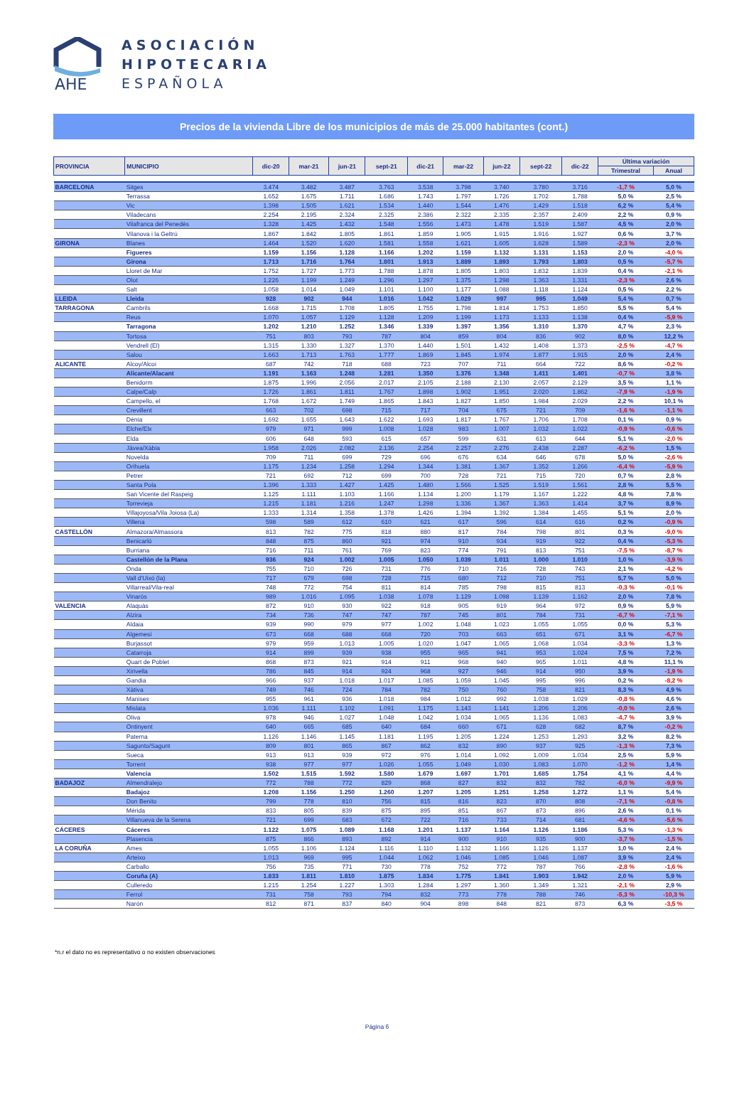AHE
ASOCIACIÓN
HIPOTECARIA
ESPAÑOLA
Precios de la vivienda Libre de los municipios de más de 25.000 habitantes (cont.)
| PROVINCIA | MUNICIPIO | dic-20 | mar-21 | jun-21 | sept-21 | dic-21 | mar-22 | jun-22 | sept-22 | dic-22 | Última variación | |
| --- | --- | --- | --- | --- | --- | --- | --- | --- | --- | --- | --- | --- |
| | | | | | | | | | | | Trimestral | Anual |
| BARCELONA | Sitges | 3.474 | 3.482 | 3.487 | 3.763 | 3.538 | 3.798 | 3.740 | 3.780 | 3.716 | -1,7 % | 5,0 % |
| | Terrassa | 1.652 | 1.675 | 1.711 | 1.686 | 1.743 | 1.797 | 1.726 | 1.702 | 1.788 | 5,0 % | 2,5 % |
| | Vic | 1.398 | 1.505 | 1.621 | 1.534 | 1.440 | 1.544 | 1.476 | 1.429 | 1.518 | 6,2 % | 5,4 % |
| | Viladecans | 2.254 | 2.195 | 2.324 | 2.325 | 2.386 | 2.322 | 2.335 | 2.357 | 2.409 | 2,2 % | 0,9 % |
| | Vilafranca del Penedès | 1.328 | 1.425 | 1.432 | 1.548 | 1.556 | 1.473 | 1.478 | 1.519 | 1.587 | 4,5 % | 2,0 % |
| | Vilanova i la Geltrú | 1.867 | 1.842 | 1.805 | 1.861 | 1.859 | 1.905 | 1.915 | 1.916 | 1.927 | 0,6 % | 3,7 % |
| GIRONA | Blanes | 1.464 | 1.520 | 1.620 | 1.581 | 1.558 | 1.621 | 1.605 | 1.628 | 1.589 | -2,3 % | 2,0 % |
| | Figueres | 1.159 | 1.156 | 1.128 | 1.166 | 1.202 | 1.159 | 1.132 | 1.131 | 1.153 | 2,0 % | -4,0 % |
| | Girona | 1.713 | 1.716 | 1.764 | 1.801 | 1.913 | 1.889 | 1.893 | 1.793 | 1.803 | 0,5 % | -5,7 % |
| | Lloret de Mar | 1.752 | 1.727 | 1.773 | 1.788 | 1.878 | 1.805 | 1.803 | 1.832 | 1.839 | 0,4 % | -2,1 % |
| | Olot | 1.226 | 1.199 | 1.249 | 1.296 | 1.297 | 1.375 | 1.298 | 1.363 | 1.331 | -2,3 % | 2,6 % |
| | Salt | 1.058 | 1.014 | 1.049 | 1.101 | 1.100 | 1.177 | 1.088 | 1.118 | 1.124 | 0,5 % | 2,2 % |
| LLEIDA | Lleida | 928 | 902 | 944 | 1.016 | 1.042 | 1.029 | 997 | 995 | 1.049 | 5,4 % | 0,7 % |
| TARRAGONA | Cambrils | 1.668 | 1.715 | 1.708 | 1.805 | 1.755 | 1.798 | 1.814 | 1.753 | 1.850 | 5,5 % | 5,4 % |
| | Reus | 1.070 | 1.057 | 1.129 | 1.128 | 1.209 | 1.199 | 1.173 | 1.133 | 1.138 | 0,4 % | -5,9 % |
| | Tarragona | 1.202 | 1.210 | 1.252 | 1.346 | 1.339 | 1.397 | 1.356 | 1.310 | 1.370 | 4,7 % | 2,3 % |
| | Tortosa | 751 | 803 | 793 | 787 | 804 | 859 | 804 | 836 | 902 | 8,0 % | 12,2 % |
| | Vendrell (El) | 1.315 | 1.330 | 1.327 | 1.370 | 1.440 | 1.501 | 1.432 | 1.408 | 1.373 | -2,5 % | -4,7 % |
| | Salou | 1.663 | 1.713 | 1.763 | 1.777 | 1.869 | 1.845 | 1.974 | 1.877 | 1.915 | 2,0 % | 2,4 % |
| ALICANTE | Alcoy/Alcoi | 687 | 742 | 718 | 688 | 723 | 707 | 711 | 664 | 722 | 8,6 % | -0,2 % |
| | Alicante/Alacant | 1.191 | 1.163 | 1.248 | 1.281 | 1.350 | 1.376 | 1.348 | 1.411 | 1.401 | -0,7 % | 3,8 % |
| | Benidorm | 1.875 | 1.996 | 2.056 | 2.017 | 2.105 | 2.188 | 2.130 | 2.057 | 2.129 | 3,5 % | 1,1 % |
| | Calpe/Calp | 1.726 | 1.861 | 1.811 | 1.767 | 1.898 | 1.902 | 1.951 | 2.020 | 1.862 | -7,9 % | -1,9 % |
| | Campello, el | 1.768 | 1.672 | 1.749 | 1.865 | 1.843 | 1.827 | 1.850 | 1.984 | 2.029 | 2,2 % | 10,1 % |
| | Crevillent | 663 | 702 | 698 | 715 | 717 | 704 | 675 | 721 | 709 | -1,6 % | -1,1 % |
| | Dénia | 1.692 | 1.655 | 1.643 | 1.622 | 1.693 | 1.817 | 1.767 | 1.706 | 1.708 | 0,1 % | 0,9 % |
| | Elche/Elx | 979 | 971 | 999 | 1.008 | 1.028 | 983 | 1.007 | 1.032 | 1.022 | -0,9 % | -0,6 % |
| | Elda | 606 | 648 | 593 | 615 | 657 | 599 | 631 | 613 | 644 | 5,1 % | -2,0 % |
| | Jávea/Xàbia | 1.958 | 2.026 | 2.082 | 2.136 | 2.254 | 2.257 | 2.276 | 2.438 | 2.287 | -6,2 % | 1,5 % |
| | Novelda | 709 | 711 | 699 | 729 | 696 | 676 | 634 | 646 | 678 | 5,0 % | -2,6 % |
| | Orihuela | 1.175 | 1.234 | 1.258 | 1.294 | 1.344 | 1.381 | 1.367 | 1.352 | 1.266 | -6,4 % | -5,9 % |
| | Petrer | 721 | 692 | 712 | 699 | 700 | 728 | 721 | 715 | 720 | 0,7 % | 2,8 % |
| | Santa Pola | 1.396 | 1.333 | 1.427 | 1.425 | 1.480 | 1.566 | 1.525 | 1.519 | 1.561 | 2,8 % | 5,5 % |
| | San Vicente del Raspeig | 1.125 | 1.111 | 1.103 | 1.166 | 1.134 | 1.200 | 1.179 | 1.167 | 1.222 | 4,8 % | 7,8 % |
| | Torrevieja | 1.215 | 1.181 | 1.216 | 1.247 | 1.298 | 1.336 | 1.367 | 1.363 | 1.414 | 3,7 % | 8,9 % |
| | Villajoyosa/Vila Joiosa (La) | 1.333 | 1.314 | 1.358 | 1.378 | 1.426 | 1.394 | 1.392 | 1.384 | 1.455 | 5,1 % | 2,0 % |
| | Villena | 598 | 589 | 612 | 610 | 621 | 617 | 596 | 614 | 616 | 0,2 % | -0,9 % |
| CASTELLÓN | Almazora/Almassora | 813 | 782 | 775 | 818 | 880 | 817 | 784 | 798 | 801 | 0,3 % | -9,0 % |
| | Benicarló | 848 | 875 | 860 | 921 | 974 | 910 | 934 | 919 | 922 | 0,4 % | -5,3 % |
| | Burriana | 716 | 711 | 761 | 769 | 823 | 774 | 791 | 813 | 751 | -7,5 % | -8,7 % |
| | Castellón de la Plana | 936 | 924 | 1.002 | 1.005 | 1.050 | 1.039 | 1.011 | 1.000 | 1.010 | 1,0 % | -3,9 % |
| | Onda | 755 | 710 | 726 | 731 | 776 | 710 | 716 | 728 | 743 | 2,1 % | -4,2 % |
| | Vall d'Uixó (la) | 717 | 679 | 698 | 728 | 715 | 680 | 712 | 710 | 751 | 5,7 % | 5,0 % |
| | Villarreal/Vila-real | 748 | 772 | 754 | 811 | 814 | 785 | 798 | 815 | 813 | -0,3 % | -0,1 % |
| | Vinaròs | 989 | 1.016 | 1.095 | 1.038 | 1.078 | 1.129 | 1.098 | 1.139 | 1.162 | 2,0 % | 7,8 % |
| VALENCIA | Alaquàs | 872 | 910 | 930 | 922 | 918 | 905 | 919 | 964 | 972 | 0,9 % | 5,9 % |
| | Alzira | 734 | 736 | 747 | 747 | 787 | 745 | 801 | 784 | 731 | -6,7 % | -7,1 % |
| | Aldaia | 939 | 990 | 979 | 977 | 1.002 | 1.048 | 1.023 | 1.055 | 1.055 | 0,0 % | 5,3 % |
| | Algemesí | 673 | 668 | 688 | 668 | 720 | 703 | 663 | 651 | 671 | 3,1 % | -6,7 % |
| | Burjassot | 979 | 959 | 1.013 | 1.005 | 1.020 | 1.047 | 1.065 | 1.068 | 1.034 | -3,3 % | 1,3 % |
| | Catarroja | 914 | 899 | 939 | 938 | 955 | 965 | 941 | 953 | 1.024 | 7,5 % | 7,2 % |
| | Quart de Poblet | 868 | 873 | 921 | 914 | 911 | 968 | 940 | 965 | 1.011 | 4,8 % | 11,1 % |
| | Xirivella | 786 | 845 | 914 | 924 | 968 | 927 | 946 | 914 | 950 | 3,9 % | -1,9 % |
| | Gandia | 966 | 937 | 1.018 | 1.017 | 1.085 | 1.059 | 1.045 | 995 | 996 | 0,2 % | -8,2 % |
| | Xàtiva | 749 | 746 | 724 | 784 | 782 | 750 | 760 | 758 | 821 | 8,3 % | 4,9 % |
| | Manises | 955 | 961 | 936 | 1.018 | 984 | 1.012 | 992 | 1.038 | 1.029 | -0,8 % | 4,6 % |
| | Mislata | 1.036 | 1.111 | 1.102 | 1.091 | 1.175 | 1.143 | 1.141 | 1.206 | 1.206 | -0,0 % | 2,6 % |
| | Oliva | 978 | 946 | 1.027 | 1.048 | 1.042 | 1.034 | 1.065 | 1.136 | 1.083 | -4,7 % | 3,9 % |
| | Ontinyent | 640 | 665 | 685 | 640 | 684 | 660 | 671 | 628 | 682 | 8,7 % | -0,2 % |
| | Paterna | 1.126 | 1.146 | 1.145 | 1.181 | 1.195 | 1.205 | 1.224 | 1.253 | 1.293 | 3,2 % | 8,2 % |
| | Sagunto/Sagunt | 809 | 801 | 865 | 867 | 862 | 832 | 890 | 937 | 925 | -1,3 % | 7,3 % |
| | Sueca | 913 | 913 | 939 | 972 | 976 | 1.014 | 1.092 | 1.009 | 1.034 | 2,5 % | 5,9 % |
| | Torrent | 938 | 977 | 977 | 1.026 | 1.055 | 1.049 | 1.030 | 1.083 | 1.070 | -1,2 % | 1,4 % |
| | Valencia | 1.502 | 1.515 | 1.592 | 1.580 | 1.679 | 1.697 | 1.701 | 1.685 | 1.754 | 4,1 % | 4,4 % |
| BADAJOZ | Almendralejo | 772 | 788 | 772 | 829 | 868 | 827 | 832 | 832 | 782 | -6,0 % | -9,9 % |
| | Badajoz | 1.208 | 1.156 | 1.250 | 1.260 | 1.207 | 1.205 | 1.251 | 1.258 | 1.272 | 1,1 % | 5,4 % |
| | Don Benito | 799 | 778 | 810 | 756 | 815 | 816 | 823 | 870 | 808 | -7,1 % | -0,8 % |
| | Mérida | 833 | 805 | 839 | 875 | 895 | 851 | 867 | 873 | 896 | 2,6 % | 0,1 % |
| | Villanueva de la Serena | 721 | 699 | 683 | 672 | 722 | 716 | 733 | 714 | 681 | -4,6 % | -5,6 % |
| CÁCERES | Cáceres | 1.122 | 1.075 | 1.089 | 1.168 | 1.201 | 1.137 | 1.164 | 1.126 | 1.186 | 5,3 % | -1,3 % |
| | Plasencia | 875 | 866 | 893 | 892 | 914 | 900 | 910 | 935 | 900 | -3,7 % | -1,5 % |
| LA CORUÑA | Ames | 1.055 | 1.106 | 1.124 | 1.116 | 1.110 | 1.132 | 1.166 | 1.126 | 1.137 | 1,0 % | 2,4 % |
| | Arteixo | 1.013 | 969 | 995 | 1.044 | 1.062 | 1.046 | 1.085 | 1.046 | 1.087 | 3,9 % | 2,4 % |
| | Carballo | 756 | 735 | 771 | 730 | 778 | 752 | 772 | 787 | 766 | -2,8 % | -1,6 % |
| | Coruña (A) | 1.833 | 1.811 | 1.810 | 1.875 | 1.834 | 1.775 | 1.841 | 1.903 | 1.942 | 2,0 % | 5,9 % |
| | Culleredo | 1.215 | 1.254 | 1.227 | 1.303 | 1.284 | 1.297 | 1.360 | 1.349 | 1.321 | -2,1 % | 2,9 % |
| | Ferrol | 731 | 758 | 793 | 794 | 832 | 773 | 778 | 788 | 746 | -5,3 % | -10,3 % |
| | Narón | 812 | 871 | 837 | 840 | 904 | 898 | 848 | 821 | 873 | 6,3 % | -3,5 % |
*n.r el dato no es representativo o no existen observaciones
Página 6